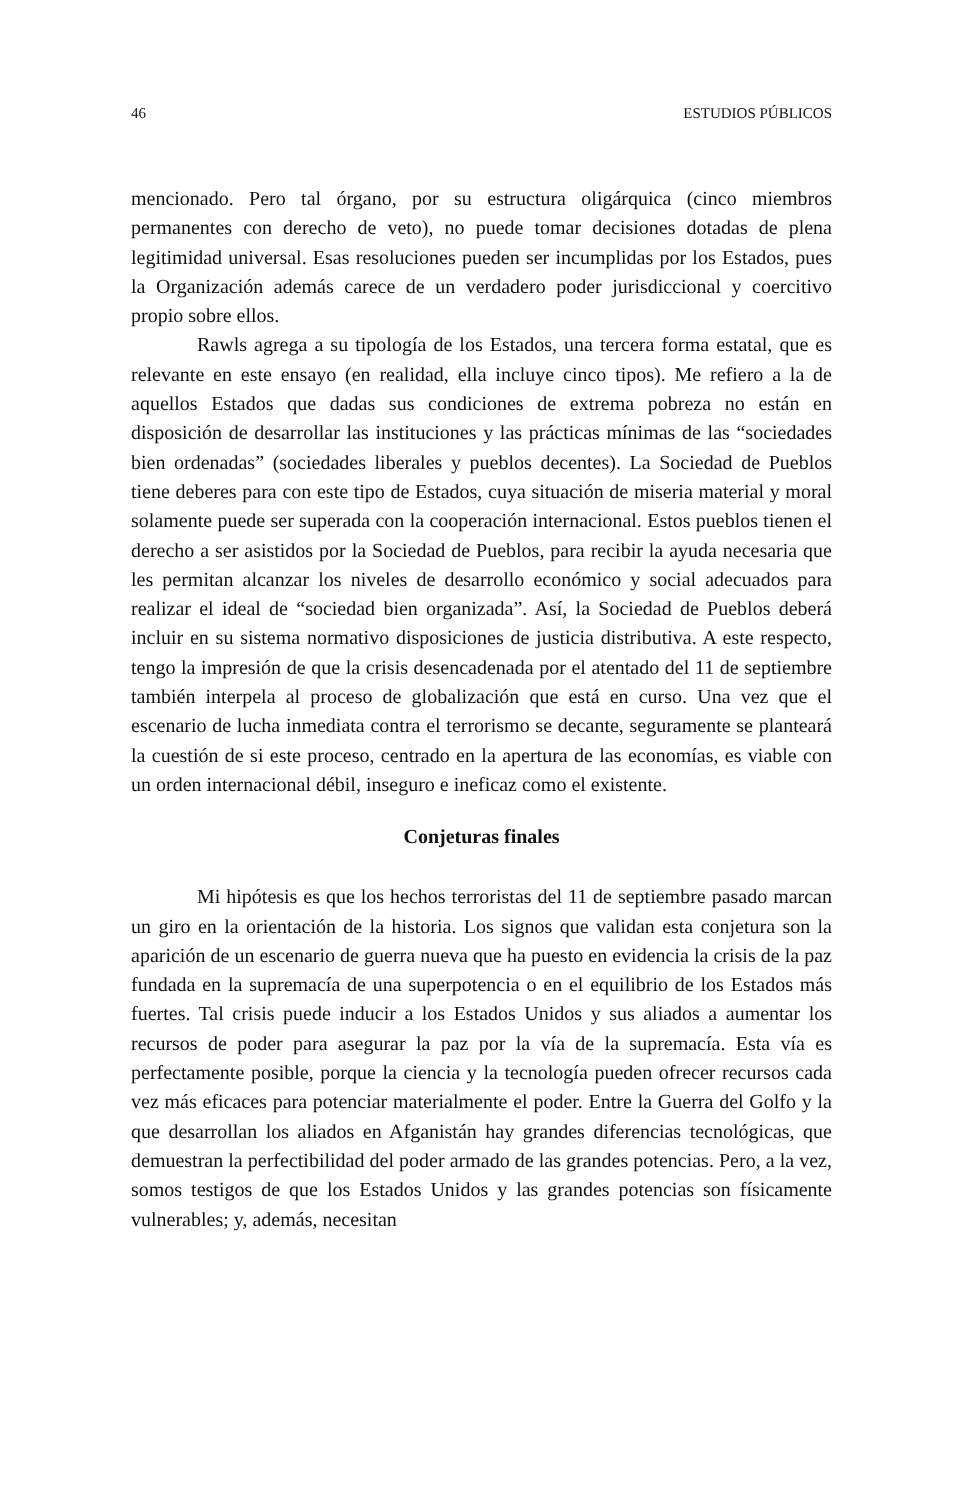46 ESTUDIOS PÚBLICOS
mencionado. Pero tal órgano, por su estructura oligárquica (cinco miembros permanentes con derecho de veto), no puede tomar decisiones dotadas de plena legitimidad universal. Esas resoluciones pueden ser incumplidas por los Estados, pues la Organización además carece de un verdadero poder jurisdiccional y coercitivo propio sobre ellos.
Rawls agrega a su tipología de los Estados, una tercera forma estatal, que es relevante en este ensayo (en realidad, ella incluye cinco tipos). Me refiero a la de aquellos Estados que dadas sus condiciones de extrema pobreza no están en disposición de desarrollar las instituciones y las prácticas mínimas de las “sociedades bien ordenadas” (sociedades liberales y pueblos decentes). La Sociedad de Pueblos tiene deberes para con este tipo de Estados, cuya situación de miseria material y moral solamente puede ser superada con la cooperación internacional. Estos pueblos tienen el derecho a ser asistidos por la Sociedad de Pueblos, para recibir la ayuda necesaria que les permitan alcanzar los niveles de desarrollo económico y social adecuados para realizar el ideal de “sociedad bien organizada”. Así, la Sociedad de Pueblos deberá incluir en su sistema normativo disposiciones de justicia distributiva. A este respecto, tengo la impresión de que la crisis desencadenada por el atentado del 11 de septiembre también interpela al proceso de globalización que está en curso. Una vez que el escenario de lucha inmediata contra el terrorismo se decante, seguramente se planteará la cuestión de si este proceso, centrado en la apertura de las economías, es viable con un orden internacional débil, inseguro e ineficaz como el existente.
Conjeturas finales
Mi hipótesis es que los hechos terroristas del 11 de septiembre pasado marcan un giro en la orientación de la historia. Los signos que validan esta conjetura son la aparición de un escenario de guerra nueva que ha puesto en evidencia la crisis de la paz fundada en la supremacía de una superpotencia o en el equilibrio de los Estados más fuertes. Tal crisis puede inducir a los Estados Unidos y sus aliados a aumentar los recursos de poder para asegurar la paz por la vía de la supremacía. Esta vía es perfectamente posible, porque la ciencia y la tecnología pueden ofrecer recursos cada vez más eficaces para potenciar materialmente el poder. Entre la Guerra del Golfo y la que desarrollan los aliados en Afganistán hay grandes diferencias tecnológicas, que demuestran la perfectibilidad del poder armado de las grandes potencias. Pero, a la vez, somos testigos de que los Estados Unidos y las grandes potencias son físicamente vulnerables; y, además, necesitan